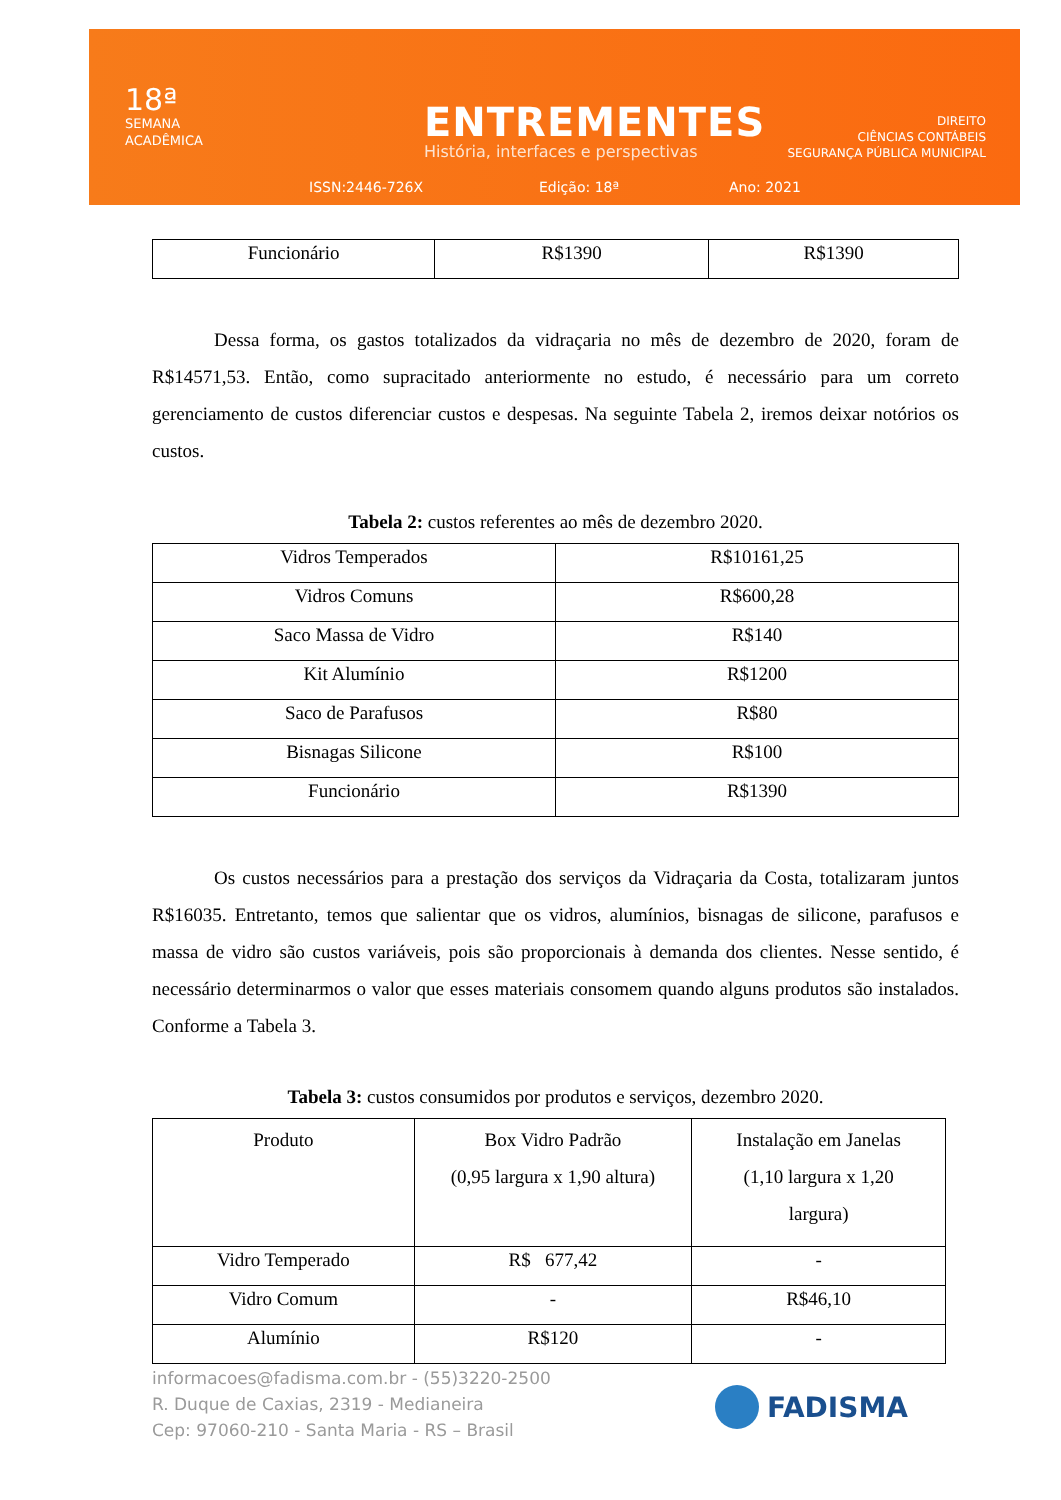18ª
SEMANA
ACADÊMICA
ENTREMENTES
História, interfaces e perspectivas
DIREITO
CIÊNCIAS CONTÁBEIS
SEGURANÇA PÚBLICA MUNICIPAL
ISSN:2446-726X Edição: 18ª Ano: 2021
| Funcionário | R$1390 | R$1390 |
Dessa forma, os gastos totalizados da vidraçaria no mês de dezembro de 2020, foram de R$14571,53. Então, como supracitado anteriormente no estudo, é necessário para um correto gerenciamento de custos diferenciar custos e despesas. Na seguinte Tabela 2, iremos deixar notórios os custos.
Tabela 2: custos referentes ao mês de dezembro 2020.
| Vidros Temperados | R$10161,25 |
| Vidros Comuns | R$600,28 |
| Saco Massa de Vidro | R$140 |
| Kit Alumínio | R$1200 |
| Saco de Parafusos | R$80 |
| Bisnagas Silicone | R$100 |
| Funcionário | R$1390 |
Os custos necessários para a prestação dos serviços da Vidraçaria da Costa, totalizaram juntos R$16035. Entretanto, temos que salientar que os vidros, alumínios, bisnagas de silicone, parafusos e massa de vidro são custos variáveis, pois são proporcionais à demanda dos clientes. Nesse sentido, é necessário determinarmos o valor que esses materiais consomem quando alguns produtos são instalados. Conforme a Tabela 3.
Tabela 3: custos consumidos por produtos e serviços, dezembro 2020.
| Produto | Box Vidro Padrão (0,95 largura x 1,90 altura) | Instalação em Janelas (1,10 largura x 1,20 largura) |
| Vidro Temperado | R$ 677,42 | - |
| Vidro Comum | - | R$46,10 |
| Alumínio | R$120 | - |
informacoes@fadisma.com.br - (55)3220-2500
R. Duque de Caxias, 2319 - Medianeira
Cep: 97060-210 - Santa Maria - RS – Brasil
FADISMA